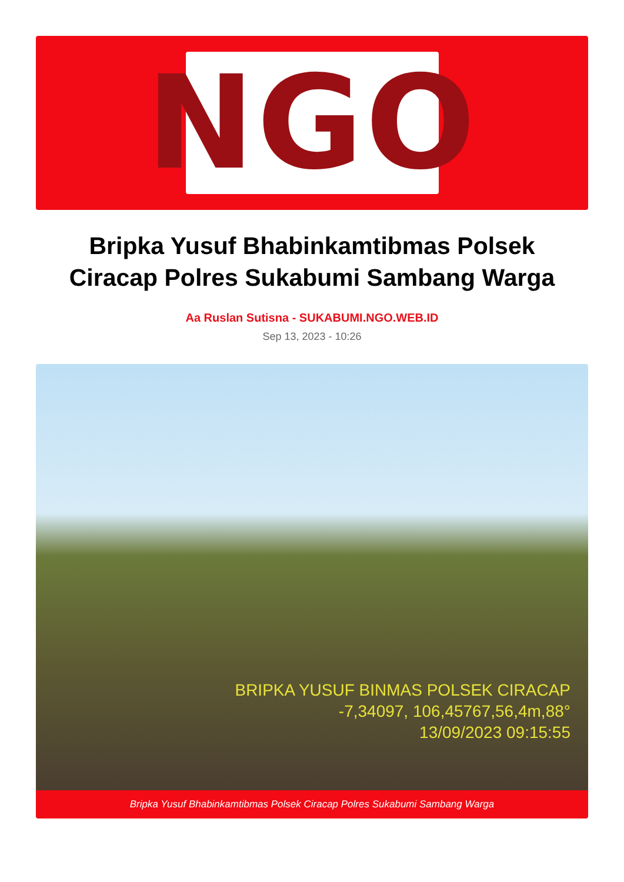NGO
Bripka Yusuf Bhabinkamtibmas Polsek Ciracap Polres Sukabumi Sambang Warga
Aa Ruslan Sutisna - SUKABUMI.NGO.WEB.ID
Sep 13, 2023 - 10:26
BRIPKA YUSUF BINMAS POLSEK CIRACAP
-7,34097, 106,45767,56,4m,88°
13/09/2023 09:15:55
Bripka Yusuf Bhabinkamtibmas Polsek Ciracap Polres Sukabumi Sambang Warga